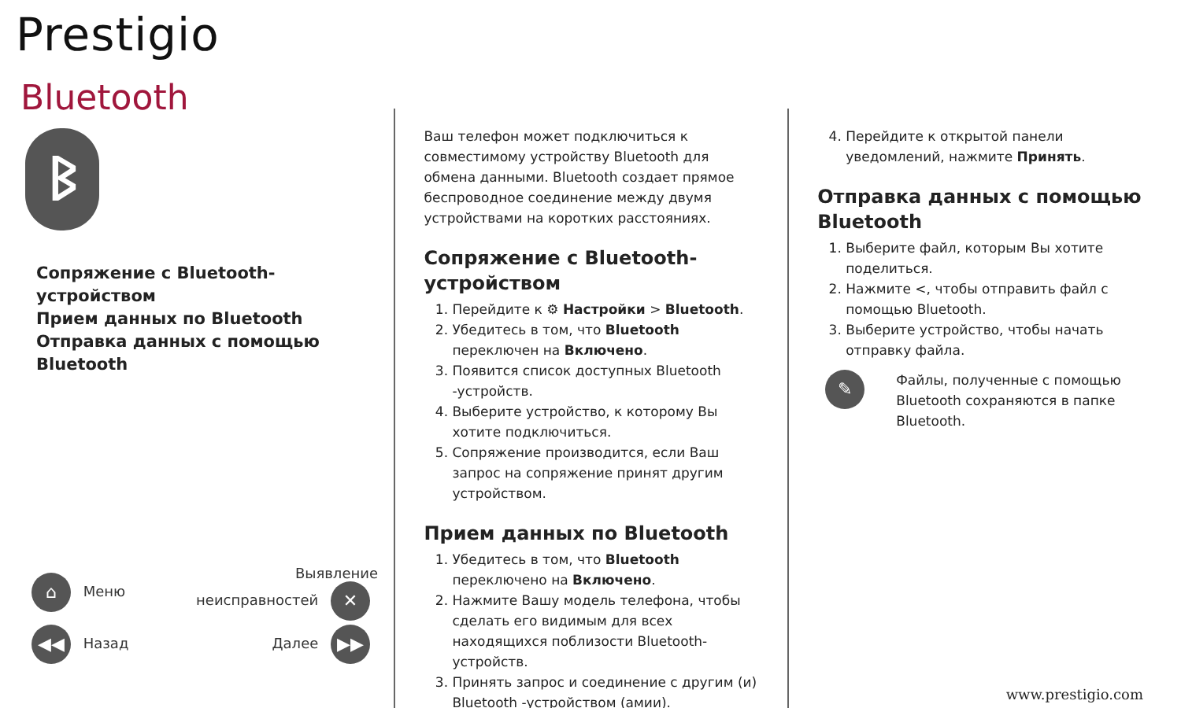Prestigio
Bluetooth
ᛒ
Сопряжение с Bluetooth-
устройством
Прием данных по Bluetooth
Отправка данных с помощью
Bluetooth
⌂ Меню Выявление
неисправностей ✕
◀◀ Назад Далее ▶▶
Ваш телефон может подключиться к совместимому устройству Bluetooth для обмена данными. Bluetooth создает прямое беспроводное соединение между двумя устройствами на коротких расстояниях.
Сопряжение с Bluetooth-устройством
1. Перейдите к ⚙ Настройки > Bluetooth.
2. Убедитесь в том, что Bluetooth переключен на Включено.
3. Появится список доступных Bluetooth -устройств.
4. Выберите устройство, к которому Вы хотите подключиться.
5. Сопряжение производится, если Ваш запрос на сопряжение принят другим устройством.
Прием данных по Bluetooth
1. Убедитесь в том, что Bluetooth переключено на Включено.
2. Нажмите Вашу модель телефона, чтобы сделать его видимым для всех находящихся поблизости Bluetooth-устройств.
3. Принять запрос и соединение с другим (и) Bluetooth -устройством (амии).
4. Перейдите к открытой панели уведомлений, нажмите Принять.
Отправка данных с помощью Bluetooth
1. Выберите файл, которым Вы хотите поделиться.
2. Нажмите <, чтобы отправить файл с помощью Bluetooth.
3. Выберите устройство, чтобы начать отправку файла.
✎
Файлы, полученные с помощью Bluetooth сохраняются в папке Bluetooth.
www.prestigio.com